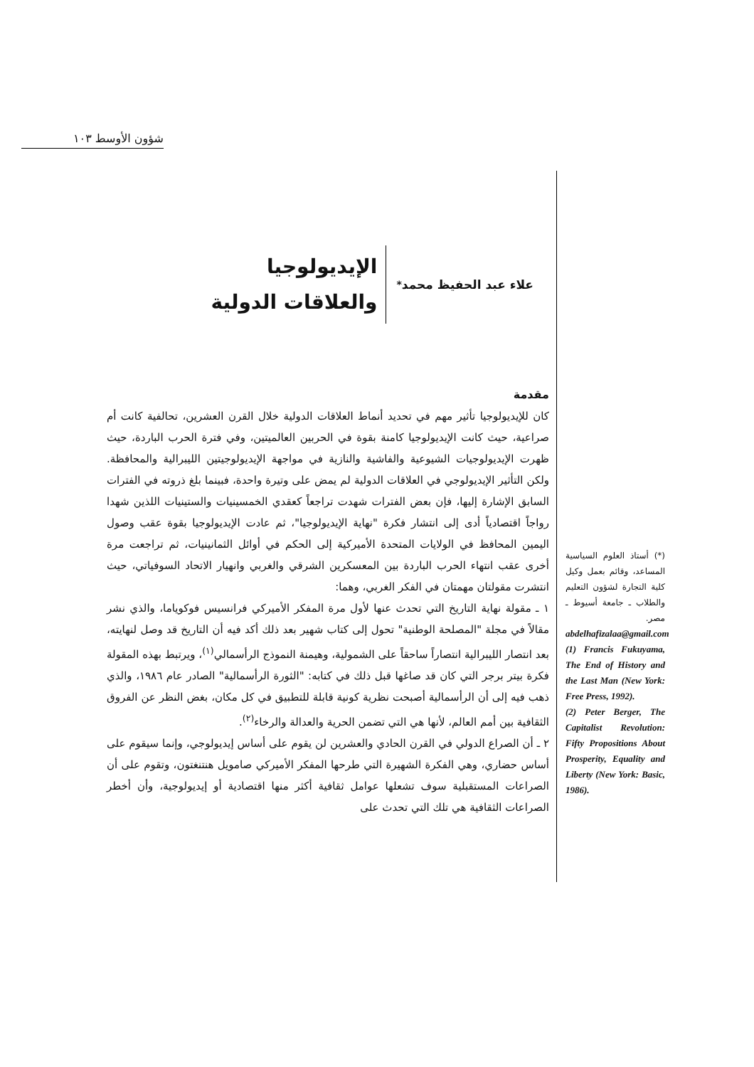شؤون الأوسط ١٠٣
علاء عبد الحفيظ محمد <sup>*</sup>
الإيديولوجيا
والعلاقات الدولية
مقدمة
كان للإيديولوجيا تأثير مهم في تحديد أنماط العلاقات الدولية خلال القرن العشرين، تحالفية كانت أم صراعية، حيث كانت الإيديولوجيا كامنة بقوة في الحربين العالميتين، وفي فترة الحرب الباردة، حيث ظهرت الإيديولوجيات الشيوعية والفاشية والنازية في مواجهة الإيديولوجيتين الليبرالية والمحافظة. ولكن التأثير الإيديولوجي في العلاقات الدولية لم يمض على وتيرة واحدة، فبينما بلغ ذروته في الفترات السابق الإشارة إليها، فإن بعض الفترات شهدت تراجعاً كعقدي الخمسينيات والستينيات اللذين شهدا رواجاً اقتصادياً أدى إلى انتشار فكرة "نهاية الإيديولوجيا"، ثم عادت الإيديولوجيا بقوة عقب وصول اليمين المحافظ في الولايات المتحدة الأميركية إلى الحكم في أوائل الثمانينيات، ثم تراجعت مرة أخرى عقب انتهاء الحرب الباردة بين المعسكرين الشرقي والغربي وانهيار الاتحاد السوفياتي، حيث انتشرت مقولتان مهمتان في الفكر الغربي، وهما:
١ ـ مقولة نهاية التاريخ التي تحدث عنها لأول مرة المفكر الأميركي فرانسيس فوكوياما، والذي نشر مقالاً في مجلة "المصلحة الوطنية" تحول إلى كتاب شهير بعد ذلك أكد فيه أن التاريخ قد وصل لنهايته، بعد انتصار الليبرالية انتصاراً ساحقاً على الشمولية، وهيمنة النموذج الرأسمالي<sup>(١)</sup>، ويرتبط بهذه المقولة فكرة بيتر برجر التي كان قد صاغها قبل ذلك في كتابه: "الثورة الرأسمالية" الصادر عام ١٩٨٦، والذي ذهب فيه إلى أن الرأسمالية أصبحت نظرية كونية قابلة للتطبيق في كل مكان، بغض النظر عن الفروق الثقافية بين أمم العالم، لأنها هي التي تضمن الحرية والعدالة والرخاء<sup>(٢)</sup>.
٢ ـ أن الصراع الدولي في القرن الحادي والعشرين لن يقوم على أساس إيديولوجي، وإنما سيقوم على أساس حضاري، وهي الفكرة الشهيرة التي طرحها المفكر الأميركي صامويل هنتنغتون، وتقوم على أن الصراعات المستقبلية سوف تشعلها عوامل ثقافية أكثر منها اقتصادية أو إيديولوجية، وأن أخطر الصراعات الثقافية هي تلك التي تحدث على
(*) أستاذ العلوم السياسية المساعد، وقائم بعمل وكيل كلية التجارة لشؤون التعليم والطلاب ـ جامعة أسيوط ـ مصر.
abdelhafizalaa@gmail.com
(1) Francis Fukuyama, The End of History and the Last Man (New York: Free Press, 1992).
(2) Peter Berger, The Capitalist Revolution: Fifty Propositions About Prosperity, Equality and Liberty (New York: Basic, 1986).